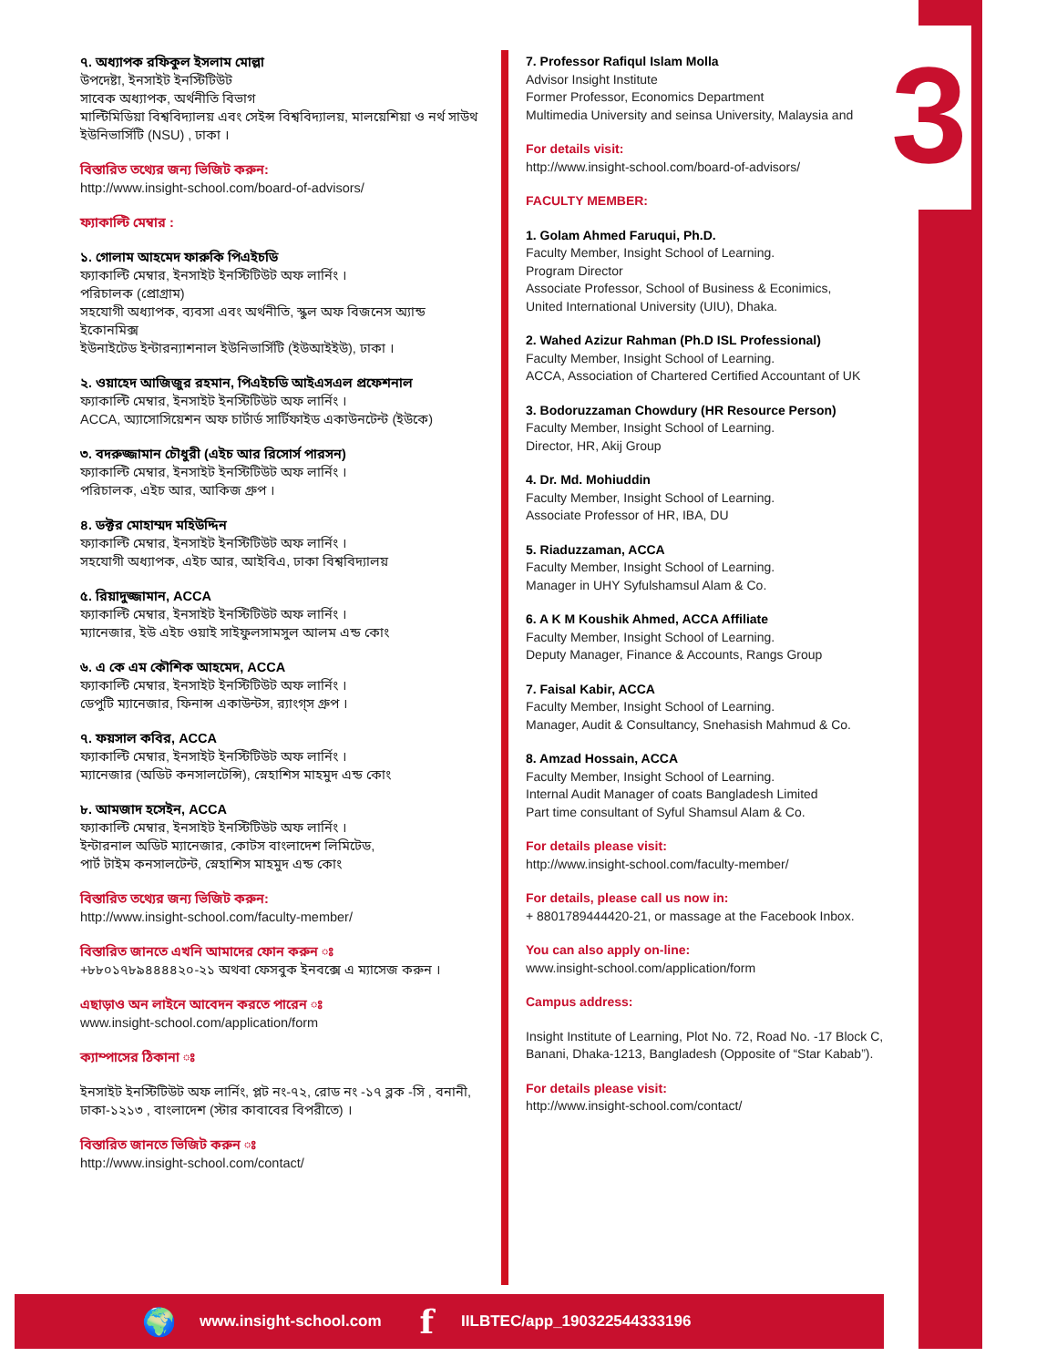3
৭. অধ্যাপক রফিকুল ইসলাম মোল্লা
উপদেষ্টা, ইনসাইট ইনস্টিটিউট
সাবেক অধ্যাপক, অর্থনীতি বিভাগ
মাল্টিমিডিয়া বিশ্ববিদ্যালয় এবং সেইন্স বিশ্ববিদ্যালয়, মালয়েশিয়া ও নর্থ সাউথ ইউনিভার্সিটি (NSU) , ঢাকা ।
বিস্তারিত তথ্যের জন্য ভিজিট করুন:
http://www.insight-school.com/board-of-advisors/
ফ্যাকাল্টি মেম্বার :
১. গোলাম আহমেদ ফারুকি পিএইচডি
ফ্যাকাল্টি মেম্বার, ইনসাইট ইনস্টিটিউট অফ লার্নিং ।
পরিচালক (প্রোগ্রাম)
সহযোগী অধ্যাপক, ব্যবসা এবং অর্থনীতি, স্কুল অফ বিজনেস অ্যান্ড ইকোনমিক্স
ইউনাইটেড ইন্টারন্যাশনাল ইউনিভার্সিটি (ইউআইইউ), ঢাকা ।
২. ওয়াহেদ আজিজুর রহমান, পিএইচডি আইএসএল প্রফেশনাল
ফ্যাকাল্টি মেম্বার, ইনসাইট ইনস্টিটিউট অফ লার্নিং ।
ACCA, অ্যাসোসিয়েশন অফ চার্টার্ড সার্টিফাইড একাউনটেন্ট (ইউকে)
৩. বদরুজ্জামান চৌধুরী (এইচ আর রিসোর্স পারসন)
ফ্যাকাল্টি মেম্বার, ইনসাইট ইনস্টিটিউট অফ লার্নিং ।
পরিচালক, এইচ আর, আকিজ গ্রুপ ।
৪. ডক্টর মোহাম্মদ মহিউদ্দিন
ফ্যাকাল্টি মেম্বার, ইনসাইট ইনস্টিটিউট অফ লার্নিং ।
সহযোগী অধ্যাপক, এইচ আর, আইবিএ, ঢাকা বিশ্ববিদ্যালয়
৫. রিয়াদুজ্জামান, ACCA
ফ্যাকাল্টি মেম্বার, ইনসাইট ইনস্টিটিউট অফ লার্নিং ।
ম্যানেজার, ইউ এইচ ওয়াই সাইফুলসামসুল আলম এন্ড কোং
৬. এ কে এম কৌশিক আহমেদ, ACCA
ফ্যাকাল্টি মেম্বার, ইনসাইট ইনস্টিটিউট অফ লার্নিং ।
ডেপুটি ম্যানেজার, ফিনান্স একাউন্টস, র‍্যাংগ্স গ্রুপ ।
৭. ফয়সাল কবির, ACCA
ফ্যাকাল্টি মেম্বার, ইনসাইট ইনস্টিটিউট অফ লার্নিং ।
ম্যানেজার (অডিট কনসালটেন্সি), স্নেহাশিস মাহমুদ এন্ড কোং
৮. আমজাদ হসেইন, ACCA
ফ্যাকাল্টি মেম্বার, ইনসাইট ইনস্টিটিউট অফ লার্নিং ।
ইন্টারনাল অডিট ম্যানেজার, কোটস বাংলাদেশ লিমিটেড,
পার্ট টাইম কনসালটেন্ট, স্নেহাশিস মাহমুদ এন্ড কোং
বিস্তারিত তথ্যের জন্য ভিজিট করুন:
http://www.insight-school.com/faculty-member/
বিস্তারিত জানতে এখনি আমাদের ফোন করুন ঃ
+৮৮০১৭৮৯৪৪৪৪২০-২১ অথবা ফেসবুক ইনবক্সে এ ম্যাসেজ করুন ।
এছাড়াও অন লাইনে আবেদন করতে পারেন ঃ
www.insight-school.com/application/form
ক্যাম্পাসের ঠিকানা ঃ
ইনসাইট ইনস্টিটিউট অফ লার্নিং, প্লট নং-৭২, রোড নং -১৭ ব্লক -সি , বনানী, ঢাকা-১২১৩ , বাংলাদেশ (স্টার কাবাবের বিপরীতে) ।
বিস্তারিত জানতে ভিজিট করুন ঃ
http://www.insight-school.com/contact/
7. Professor Rafiqul Islam Molla
Advisor Insight Institute
Former Professor, Economics Department
Multimedia University and seinsa University, Malaysia and
For details visit:
http://www.insight-school.com/board-of-advisors/
FACULTY MEMBER:
1. Golam Ahmed Faruqui, Ph.D.
Faculty Member, Insight School of Learning.
Program Director
Associate Professor, School of Business & Econimics,
United International University (UIU), Dhaka.
2. Wahed Azizur Rahman (Ph.D ISL Professional)
Faculty Member, Insight School of Learning.
ACCA, Association of Chartered Certified Accountant of UK
3. Bodoruzzaman Chowdury (HR Resource Person)
Faculty Member, Insight School of Learning.
Director, HR, Akij Group
4. Dr. Md. Mohiuddin
Faculty Member, Insight School of Learning.
Associate Professor of HR, IBA, DU
5. Riaduzzaman, ACCA
Faculty Member, Insight School of Learning.
Manager in UHY Syfulshamsul Alam & Co.
6. A K M Koushik Ahmed, ACCA Affiliate
Faculty Member, Insight School of Learning.
Deputy Manager, Finance & Accounts, Rangs Group
7. Faisal Kabir, ACCA
Faculty Member, Insight School of Learning.
Manager, Audit & Consultancy, Snehasish Mahmud & Co.
8. Amzad Hossain, ACCA
Faculty Member, Insight School of Learning.
Internal Audit Manager of coats Bangladesh Limited
Part time consultant of Syful Shamsul Alam & Co.
For details please visit:
http://www.insight-school.com/faculty-member/
For details, please call us now in:
+ 8801789444420-21, or massage at the Facebook Inbox.
You can also apply on-line:
www.insight-school.com/application/form
Campus address:
Insight Institute of Learning, Plot No. 72, Road No. -17 Block C, Banani, Dhaka-1213, Bangladesh (Opposite of “Star Kabab”).
For details please visit:
http://www.insight-school.com/contact/
🌍 www.insight-school.com f IILBTEC/app_190322544333196